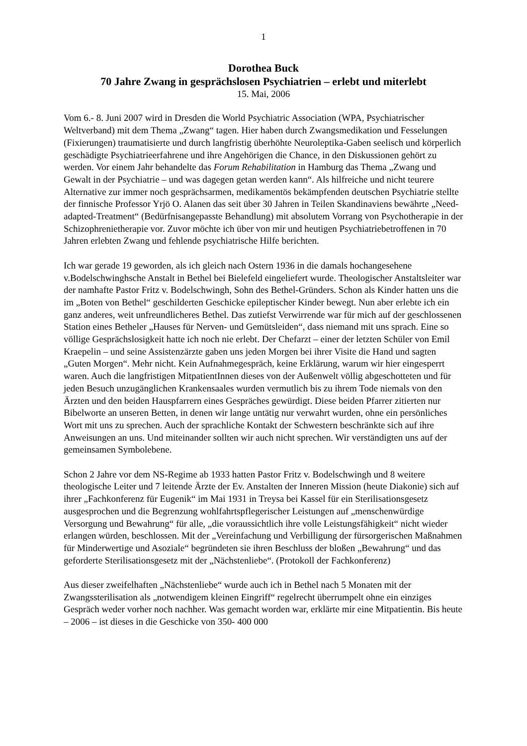1
Dorothea Buck
70 Jahre Zwang in gesprächslosen Psychiatrien – erlebt und miterlebt
15. Mai, 2006
Vom 6.- 8. Juni 2007 wird in Dresden die World Psychiatric Association (WPA, Psychiatrischer Weltverband) mit dem Thema „Zwang“ tagen. Hier haben durch Zwangsmedikation und Fesselungen (Fixierungen) traumatisierte und durch langfristig überhöhte Neuroleptika-Gaben seelisch und körperlich geschädigte Psychiatrieerfahrene und ihre Angehörigen die Chance, in den Diskussionen gehört zu werden. Vor einem Jahr behandelte das Forum Rehabilitation in Hamburg das Thema „Zwang und Gewalt in der Psychiatrie – und was dagegen getan werden kann“. Als hilfreiche und nicht teurere Alternative zur immer noch gesprächsarmen, medikamentös bekämpfenden deutschen Psychiatrie stellte der finnische Professor Yrjö O. Alanen das seit über 30 Jahren in Teilen Skandinaviens bewährte „Need-adapted-Treatment“ (Bedürfnisangepasste Behandlung) mit absolutem Vorrang von Psychotherapie in der Schizophrenietherapie vor. Zuvor möchte ich über von mir und heutigen Psychiatriebetroffenen in 70 Jahren erlebten Zwang und fehlende psychiatrische Hilfe berichten.
Ich war gerade 19 geworden, als ich gleich nach Ostern 1936 in die damals hochangesehene v.Bodelschwinghsche Anstalt in Bethel bei Bielefeld eingeliefert wurde. Theologischer Anstaltsleiter war der namhafte Pastor Fritz v. Bodelschwingh, Sohn des Bethel-Gründers. Schon als Kinder hatten uns die im „Boten von Bethel“ geschilderten Geschicke epileptischer Kinder bewegt. Nun aber erlebte ich ein ganz anderes, weit unfreundlicheres Bethel. Das zutiefst Verwirrende war für mich auf der geschlossenen Station eines Betheler „Hauses für Nerven- und Gemütsleiden“, dass niemand mit uns sprach. Eine so völlige Gesprächslosigkeit hatte ich noch nie erlebt. Der Chefarzt – einer der letzten Schüler von Emil Kraepelin – und seine Assistenzärzte gaben uns jeden Morgen bei ihrer Visite die Hand und sagten „Guten Morgen“. Mehr nicht. Kein Aufnahmegespräch, keine Erklärung, warum wir hier eingesperrt waren. Auch die langfristigen MitpatientInnen dieses von der Außenwelt völlig abgeschotteten und für jeden Besuch unzugänglichen Krankensaales wurden vermutlich bis zu ihrem Tode niemals von den Ärzten und den beiden Hauspfarrern eines Gespräches gewürdigt. Diese beiden Pfarrer zitierten nur Bibelworte an unseren Betten, in denen wir lange untätig nur verwahrt wurden, ohne ein persönliches Wort mit uns zu sprechen. Auch der sprachliche Kontakt der Schwestern beschränkte sich auf ihre Anweisungen an uns. Und miteinander sollten wir auch nicht sprechen. Wir verständigten uns auf der gemeinsamen Symbolebene.
Schon 2 Jahre vor dem NS-Regime ab 1933 hatten Pastor Fritz v. Bodelschwingh und 8 weitere theologische Leiter und 7 leitende Ärzte der Ev. Anstalten der Inneren Mission (heute Diakonie) sich auf ihrer „Fachkonferenz für Eugenik“ im Mai 1931 in Treysa bei Kassel für ein Sterilisationsgesetz ausgesprochen und die Begrenzung wohlfahrtspflegerischer Leistungen auf „menschenwürdige Versorgung und Bewahrung“ für alle, „die voraussichtlich ihre volle Leistungsfähigkeit“ nicht wieder erlangen würden, beschlossen. Mit der „Vereinfachung und Verbilligung der fürsorgerischen Maßnahmen für Minderwertige und Asoziale“ begründeten sie ihren Beschluss der bloßen „Bewahrung“ und das geforderte Sterilisationsgesetz mit der „Nächstenliebe“. (Protokoll der Fachkonferenz)
Aus dieser zweifelhaften „Nächstenliebe“ wurde auch ich in Bethel nach 5 Monaten mit der Zwangssterilisation als „notwendigem kleinen Eingriff“ regelrecht überrumpelt ohne ein einziges Gespräch weder vorher noch nachher. Was gemacht worden war, erklärte mir eine Mitpatientin. Bis heute – 2006 – ist dieses in die Geschicke von 350- 400 000